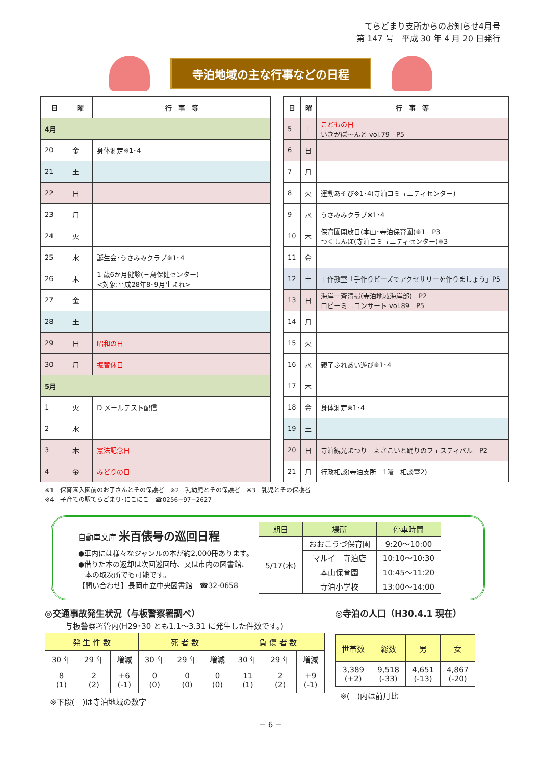てらどまり支所からのお知らせ4月号
第 147 号　平成 30 年 4 月 20 日発行
寺泊地域の主な行事などの日程
| 日 | 曜 | 行 事 等 |
| --- | --- | --- |
| 4月 | | |
| 20 | 金 | 身体測定※1･4 |
| 21 | 土 | |
| 22 | 日 | |
| 23 | 月 | |
| 24 | 火 | |
| 25 | 水 | 誕生会･うさみみクラブ※1･4 |
| 26 | 木 | 1 歳6か月健診(三島保健センター) <対象:平成28年8･9月生まれ> |
| 27 | 金 | |
| 28 | 土 | |
| 29 | 日 | 昭和の日 |
| 30 | 月 | 振替休日 |
| 5月 | | |
| 1 | 火 | D メールテスト配信 |
| 2 | 水 | |
| 3 | 木 | 憲法記念日 |
| 4 | 金 | みどりの日 |
| 日 | 曜 | 行 事 等 |
| --- | --- | --- |
| 5 | 土 | こどもの日 いきがぽ〜んと vol.79 P5 |
| 6 | 日 | |
| 7 | 月 | |
| 8 | 火 | 運動あそび※1･4(寺泊コミュニティセンター) |
| 9 | 水 | うさみみクラブ※1･4 |
| 10 | 木 | 保育園開放日(本山･寺泊保育園)※1 P3 つくしんぼ(寺泊コミュニティセンター)※3 |
| 11 | 金 | |
| 12 | 土 | 工作教室「手作りビーズでアクセサリーを作りましょう」P5 |
| 13 | 日 | 海岸一斉清掃(寺泊地域海岸部) P2 ロビーミニコンサート vol.89 P5 |
| 14 | 月 | |
| 15 | 火 | |
| 16 | 水 | 親子ふれあい遊び※1･4 |
| 17 | 木 | |
| 18 | 金 | 身体測定※1･4 |
| 19 | 土 | |
| 20 | 日 | 寺泊観光まつり よさこいと踊りのフェスティバル P2 |
| 21 | 月 | 行政相談(寺泊支所 1階 相談室2) |
※1　保育園入園前のお子さんとその保護者　※2　乳幼児とその保護者　※3　乳児とその保護者
※4　子育ての駅てらどまり･にこにこ　☎0256−97−2627
自動車文庫 米百俵号の巡回日程
●車内には様々なジャンルの本が約2,000冊あります。
●借りた本の返却は次回巡回時、又は市内の図書館、
　本の取次所でも可能です。
【問い合わせ】長岡市立中央図書館　☎32-0658
| 期日 | 場所 | 停車時間 |
| --- | --- | --- |
| 5/17(木) | おおこうづ保育園 | 9:20〜10:00 |
| | マルイ 寺泊店 | 10:10〜10:30 |
| | 本山保育園 | 10:45〜11:20 |
| | 寺泊小学校 | 13:00〜14:00 |
◎交通事故発生状況（与板警察署調べ）
与板警察署管内(H29･30 とも1.1〜3.31 に発生した件数です。)
| 発 生 件 数 | | | 死 者 数 | | | 負 傷 者 数 | | |
| --- | --- | --- | --- | --- | --- | --- | --- | --- |
| 30 年 | 29 年 | 増減 | 30 年 | 29 年 | 増減 | 30 年 | 29 年 | 増減 |
| 8 (1) | 2 (2) | +6 (-1) | 0 (0) | 0 (0) | 0 (0) | 11 (1) | 2 (2) | +9 (-1) |
※下段(　)は寺泊地域の数字
◎寺泊の人口（H30.4.1 現在）
| 世帯数 | 総数 | 男 | 女 |
| --- | --- | --- | --- |
| 3,389 (+2) | 9,518 (-33) | 4,651 (-13) | 4,867 (-20) |
※(　)内は前月比
− 6 −